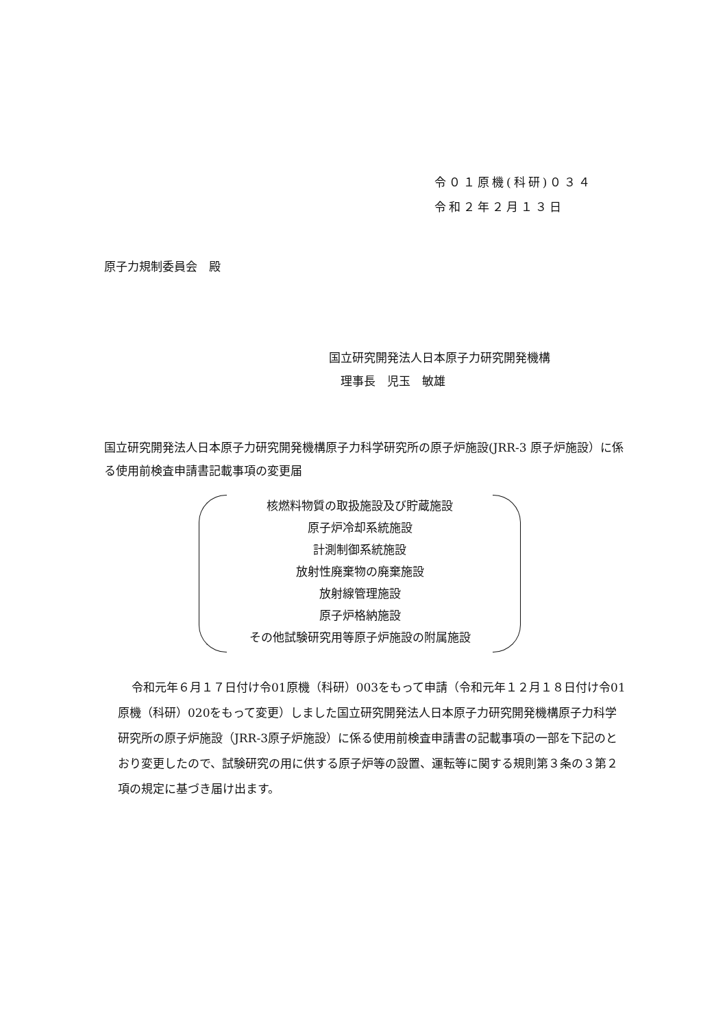令０１原機(科研)０３４
令和２年２月１３日
原子力規制委員会　殿
国立研究開発法人日本原子力研究開発機構
　理事長　児玉　敏雄
国立研究開発法人日本原子力研究開発機構原子力科学研究所の原子炉施設(JRR-3 原子炉施設）に係る使用前検査申請書記載事項の変更届
核燃料物質の取扱施設及び貯蔵施設
原子炉冷却系統施設
計測制御系統施設
放射性廃棄物の廃棄施設
放射線管理施設
原子炉格納施設
その他試験研究用等原子炉施設の附属施設
令和元年６月１７日付け令01原機（科研）003をもって申請（令和元年１２月１８日付け令01原機（科研）020をもって変更）しました国立研究開発法人日本原子力研究開発機構原子力科学研究所の原子炉施設（JRR-3原子炉施設）に係る使用前検査申請書の記載事項の一部を下記のとおり変更したので、試験研究の用に供する原子炉等の設置、運転等に関する規則第３条の３第２項の規定に基づき届け出ます。